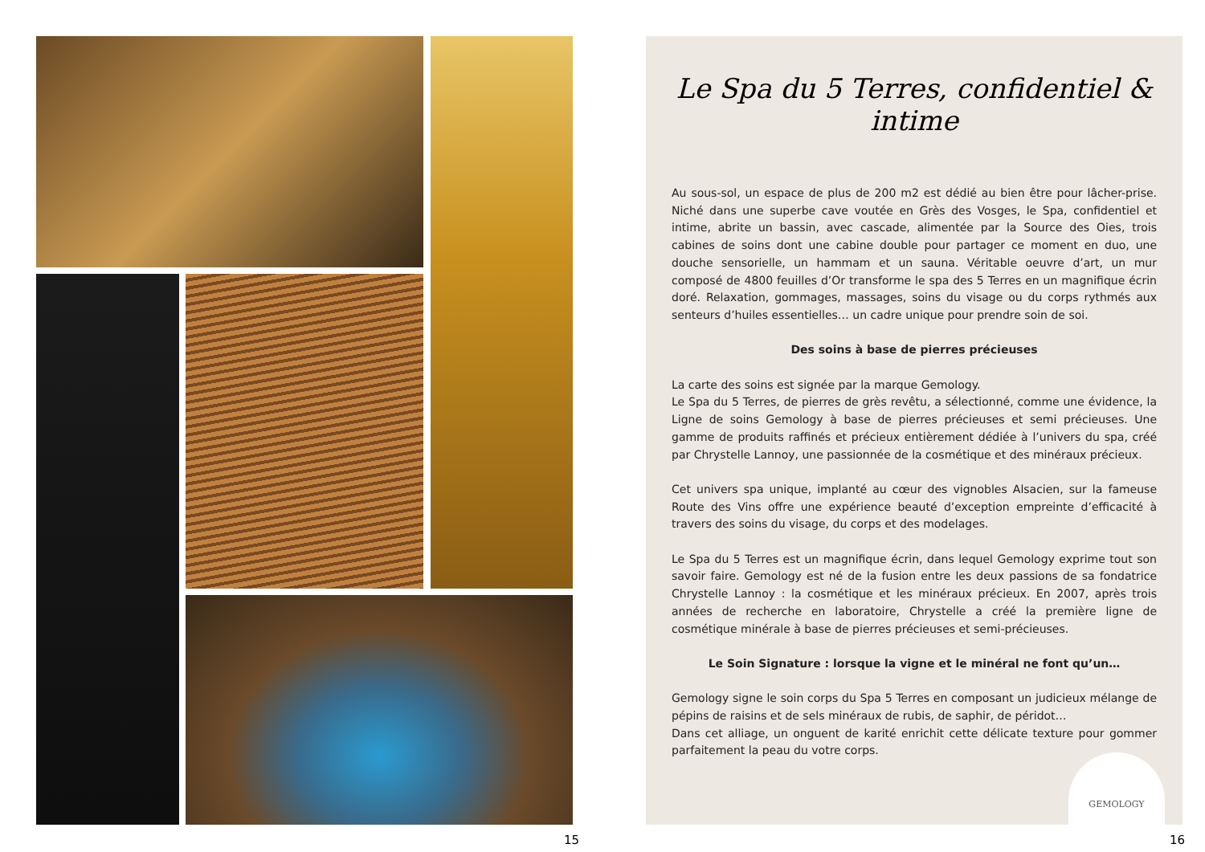15
Le Spa du 5 Terres, confidentiel & intime
Au sous-sol, un espace de plus de 200 m2 est dédié au bien être pour lâcher-prise. Niché dans une superbe cave voutée en Grès des Vosges, le Spa, confidentiel et intime, abrite un bassin, avec cascade, alimentée par la Source des Oies, trois cabines de soins dont une cabine double pour partager ce moment en duo, une douche sensorielle, un hammam et un sauna. Véritable oeuvre d’art, un mur composé de 4800 feuilles d’Or transforme le spa des 5 Terres en un magnifique écrin doré. Relaxation, gommages, massages, soins du visage ou du corps rythmés aux senteurs d’huiles essentielles… un cadre unique pour prendre soin de soi.
Des soins à base de pierres précieuses
La carte des soins est signée par la marque Gemology.
Le Spa du 5 Terres, de pierres de grès revêtu, a sélectionné, comme une évidence, la Ligne de soins Gemology à base de pierres précieuses et semi précieuses. Une gamme de produits raffinés et précieux entièrement dédiée à l’univers du spa, créé par Chrystelle Lannoy, une passionnée de la cosmétique et des minéraux précieux.
Cet univers spa unique, implanté au cœur des vignobles Alsacien, sur la fameuse Route des Vins offre une expérience beauté d’exception empreinte d’efficacité à travers des soins du visage, du corps et des modelages.
Le Spa du 5 Terres est un magnifique écrin, dans lequel Gemology exprime tout son savoir faire. Gemology est né de la fusion entre les deux passions de sa fondatrice Chrystelle Lannoy : la cosmétique et les minéraux précieux. En 2007, après trois années de recherche en laboratoire, Chrystelle a créé la première ligne de cosmétique minérale à base de pierres précieuses et semi-précieuses.
Le Soin Signature : lorsque la vigne et le minéral ne font qu’un…
Gemology signe le soin corps du Spa 5 Terres en composant un judicieux mélange de pépins de raisins et de sels minéraux de rubis, de saphir, de péridot…
Dans cet alliage, un onguent de karité enrichit cette délicate texture pour gommer parfaitement la peau du votre corps.
GEMOLOGY
16